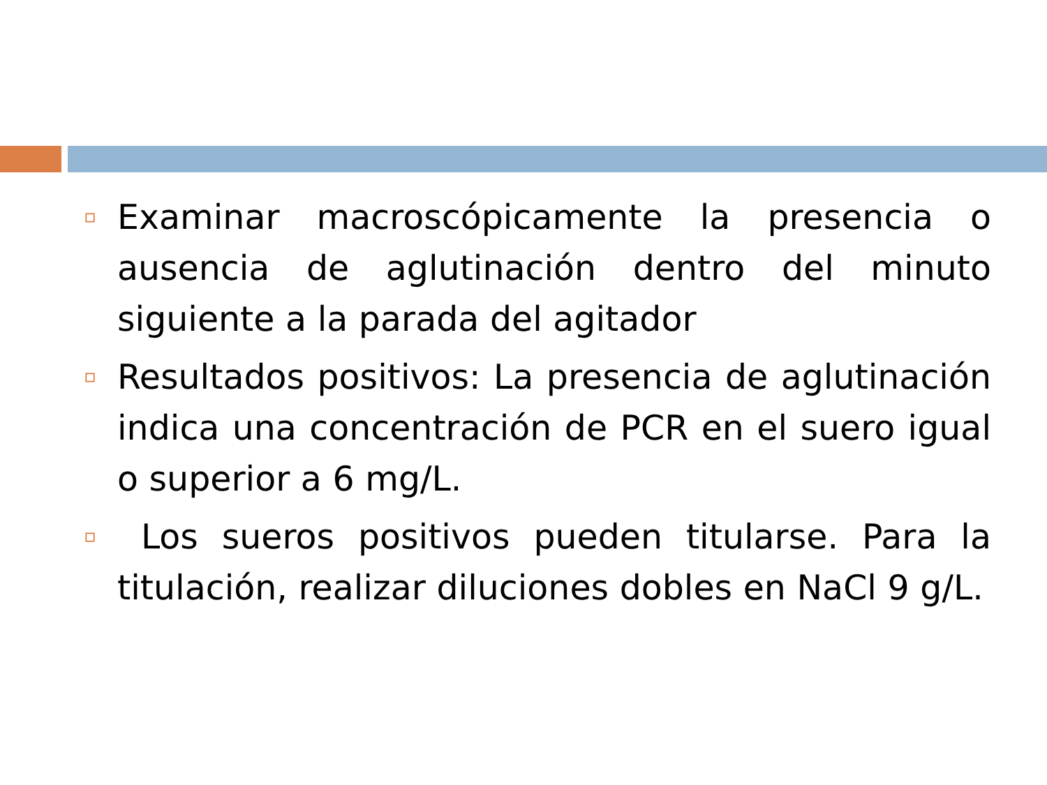Examinar macroscópicamente la presencia o ausencia de aglutinación dentro del minuto siguiente a la parada del agitador
Resultados positivos: La presencia de aglutinación indica una concentración de PCR en el suero igual o superior a 6 mg/L.
Los sueros positivos pueden titularse. Para la titulación, realizar diluciones dobles en NaCl 9 g/L.